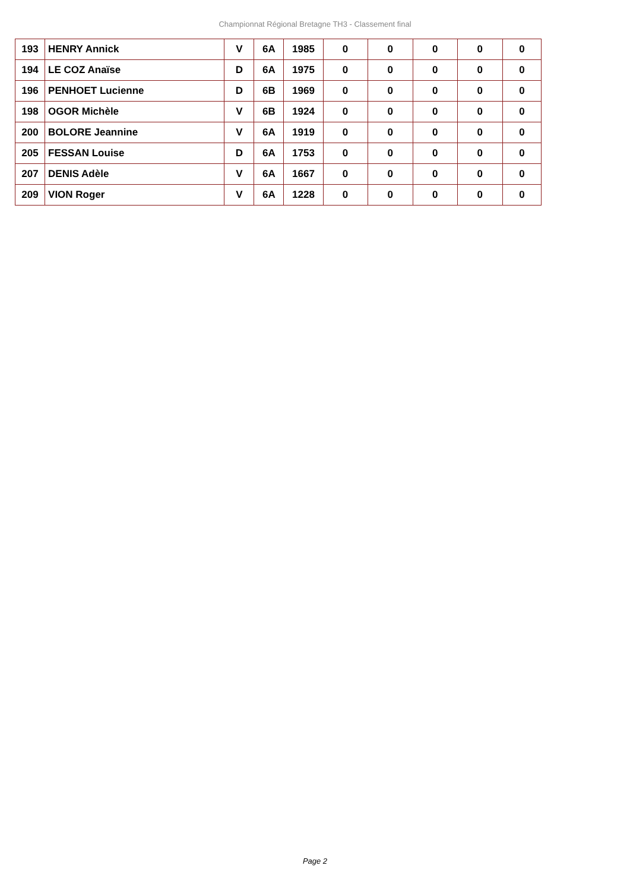Championnat Régional Bretagne TH3 - Classement final
| 193 | HENRY Annick | V | 6A | 1985 | 0 | 0 | 0 | 0 | 0 |
| 194 | LE COZ Anaïse | D | 6A | 1975 | 0 | 0 | 0 | 0 | 0 |
| 196 | PENHOET Lucienne | D | 6B | 1969 | 0 | 0 | 0 | 0 | 0 |
| 198 | OGOR Michèle | V | 6B | 1924 | 0 | 0 | 0 | 0 | 0 |
| 200 | BOLORE Jeannine | V | 6A | 1919 | 0 | 0 | 0 | 0 | 0 |
| 205 | FESSAN Louise | D | 6A | 1753 | 0 | 0 | 0 | 0 | 0 |
| 207 | DENIS Adèle | V | 6A | 1667 | 0 | 0 | 0 | 0 | 0 |
| 209 | VION Roger | V | 6A | 1228 | 0 | 0 | 0 | 0 | 0 |
Page 2